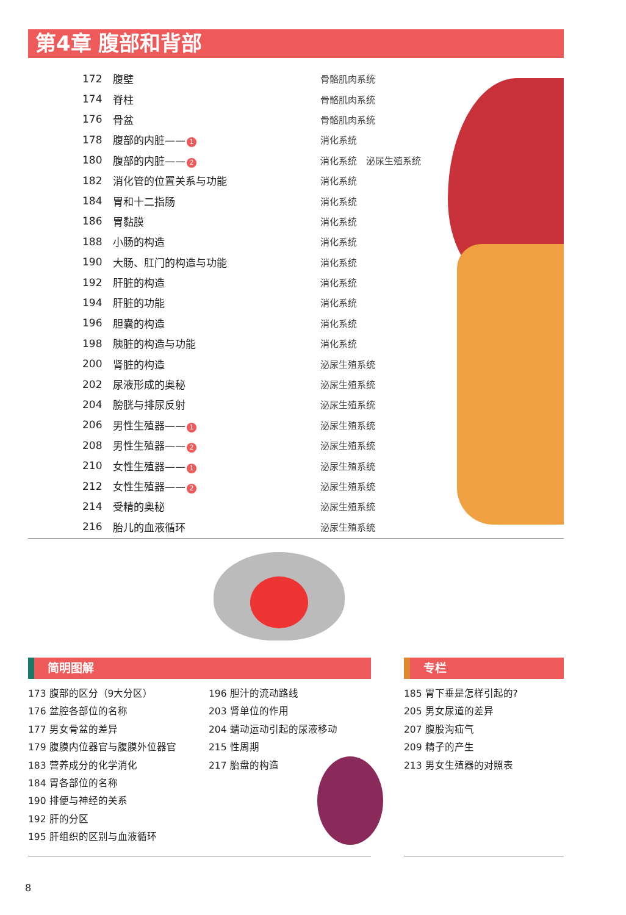第4章 腹部和背部
172 腹壁 骨骼肌肉系统
174 脊柱 骨骼肌肉系统
176 骨盆 骨骼肌肉系统
178 腹部的内脏—— 1 消化系统
180 腹部的内脏—— 2 消化系统　泌尿生殖系统
182 消化管的位置关系与功能 消化系统
184 胃和十二指肠 消化系统
186 胃黏膜 消化系统
188 小肠的构造 消化系统
190 大肠、肛门的构造与功能 消化系统
192 肝脏的构造 消化系统
194 肝脏的功能 消化系统
196 胆囊的构造 消化系统
198 胰脏的构造与功能 消化系统
200 肾脏的构造 泌尿生殖系统
202 尿液形成的奥秘 泌尿生殖系统
204 膀胱与排尿反射 泌尿生殖系统
206 男性生殖器—— 1 泌尿生殖系统
208 男性生殖器—— 2 泌尿生殖系统
210 女性生殖器—— 1 泌尿生殖系统
212 女性生殖器—— 2 泌尿生殖系统
214 受精的奥秘 泌尿生殖系统
216 胎儿的血液循环 泌尿生殖系统
简明图解 专栏
173 腹部的区分（9大分区）
176 盆腔各部位的名称
177 男女骨盆的差异
179 腹膜内位器官与腹膜外位器官
183 营养成分的化学消化
184 胃各部位的名称
190 排便与神经的关系
192 肝的分区
195 肝组织的区别与血液循环
196 胆汁的流动路线
203 肾单位的作用
204 蠕动运动引起的尿液移动
215 性周期
217 胎盘的构造
185 胃下垂是怎样引起的?
205 男女尿道的差异
207 腹股沟疝气
209 精子的产生
213 男女生殖器的对照表
8